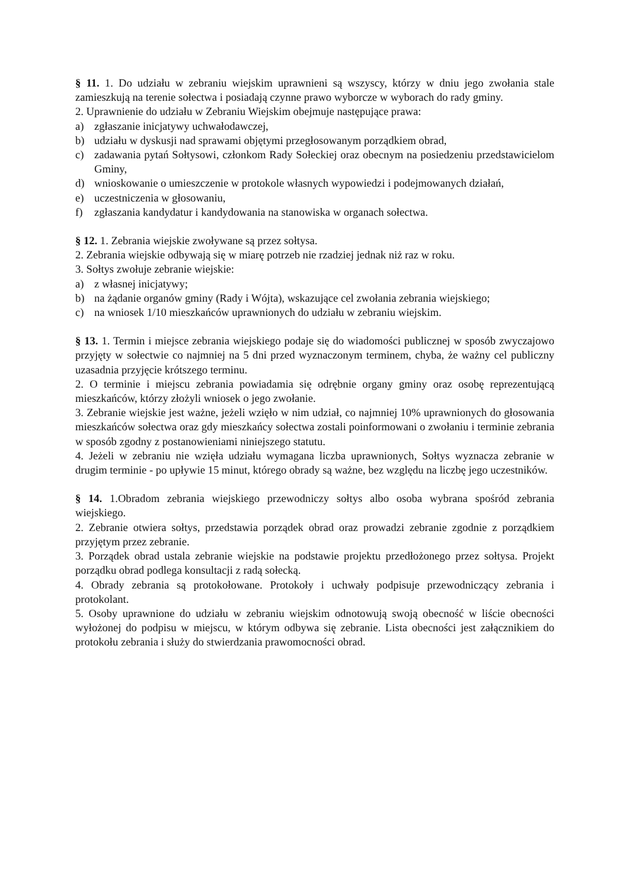§ 11. 1. Do udziału w zebraniu wiejskim uprawnieni są wszyscy, którzy w dniu jego zwołania stale zamieszkują na terenie sołectwa i posiadają czynne prawo wyborcze w wyborach do rady gminy.
2. Uprawnienie do udziału w Zebraniu Wiejskim obejmuje następujące prawa:
a) zgłaszanie inicjatywy uchwałodawczej,
b) udziału w dyskusji nad sprawami objętymi przegłosowanym porządkiem obrad,
c) zadawania pytań Sołtysowi, członkom Rady Sołeckiej oraz obecnym na posiedzeniu przedstawicielom Gminy,
d) wnioskowanie o umieszczenie w protokole własnych wypowiedzi i podejmowanych działań,
e) uczestniczenia w głosowaniu,
f) zgłaszania kandydatur i kandydowania na stanowiska w organach sołectwa.
§ 12. 1. Zebrania wiejskie zwoływane są przez sołtysa.
2. Zebrania wiejskie odbywają się w miarę potrzeb nie rzadziej jednak niż raz w roku.
3. Sołtys zwołuje zebranie wiejskie:
a) z własnej inicjatywy;
b) na żądanie organów gminy (Rady i Wójta), wskazujące cel zwołania zebrania wiejskiego;
c) na wniosek 1/10 mieszkańców uprawnionych do udziału w zebraniu wiejskim.
§ 13. 1. Termin i miejsce zebrania wiejskiego podaje się do wiadomości publicznej w sposób zwyczajowo przyjęty w sołectwie co najmniej na 5 dni przed wyznaczonym terminem, chyba, że ważny cel publiczny uzasadnia przyjęcie krótszego terminu.
2. O terminie i miejscu zebrania powiadamia się odrębnie organy gminy oraz osobę reprezentującą mieszkańców, którzy złożyli wniosek o jego zwołanie.
3. Zebranie wiejskie jest ważne, jeżeli wzięło w nim udział, co najmniej 10% uprawnionych do głosowania mieszkańców sołectwa oraz gdy mieszkańcy sołectwa zostali poinformowani o zwołaniu i terminie zebrania w sposób zgodny z postanowieniami niniejszego statutu.
4. Jeżeli w zebraniu nie wzięła udziału wymagana liczba uprawnionych, Sołtys wyznacza zebranie w drugim terminie - po upływie 15 minut, którego obrady są ważne, bez względu na liczbę jego uczestników.
§ 14. 1.Obradom zebrania wiejskiego przewodniczy sołtys albo osoba wybrana spośród zebrania wiejskiego.
2. Zebranie otwiera sołtys, przedstawia porządek obrad oraz prowadzi zebranie zgodnie z porządkiem przyjętym przez zebranie.
3. Porządek obrad ustala zebranie wiejskie na podstawie projektu przedłożonego przez sołtysa. Projekt porządku obrad podlega konsultacji z radą sołecką.
4. Obrady zebrania są protokołowane. Protokoły i uchwały podpisuje przewodniczący zebrania i protokolant.
5. Osoby uprawnione do udziału w zebraniu wiejskim odnotowują swoją obecność w liście obecności wyłożonej do podpisu w miejscu, w którym odbywa się zebranie. Lista obecności jest załącznikiem do protokołu zebrania i służy do stwierdzania prawomocności obrad.